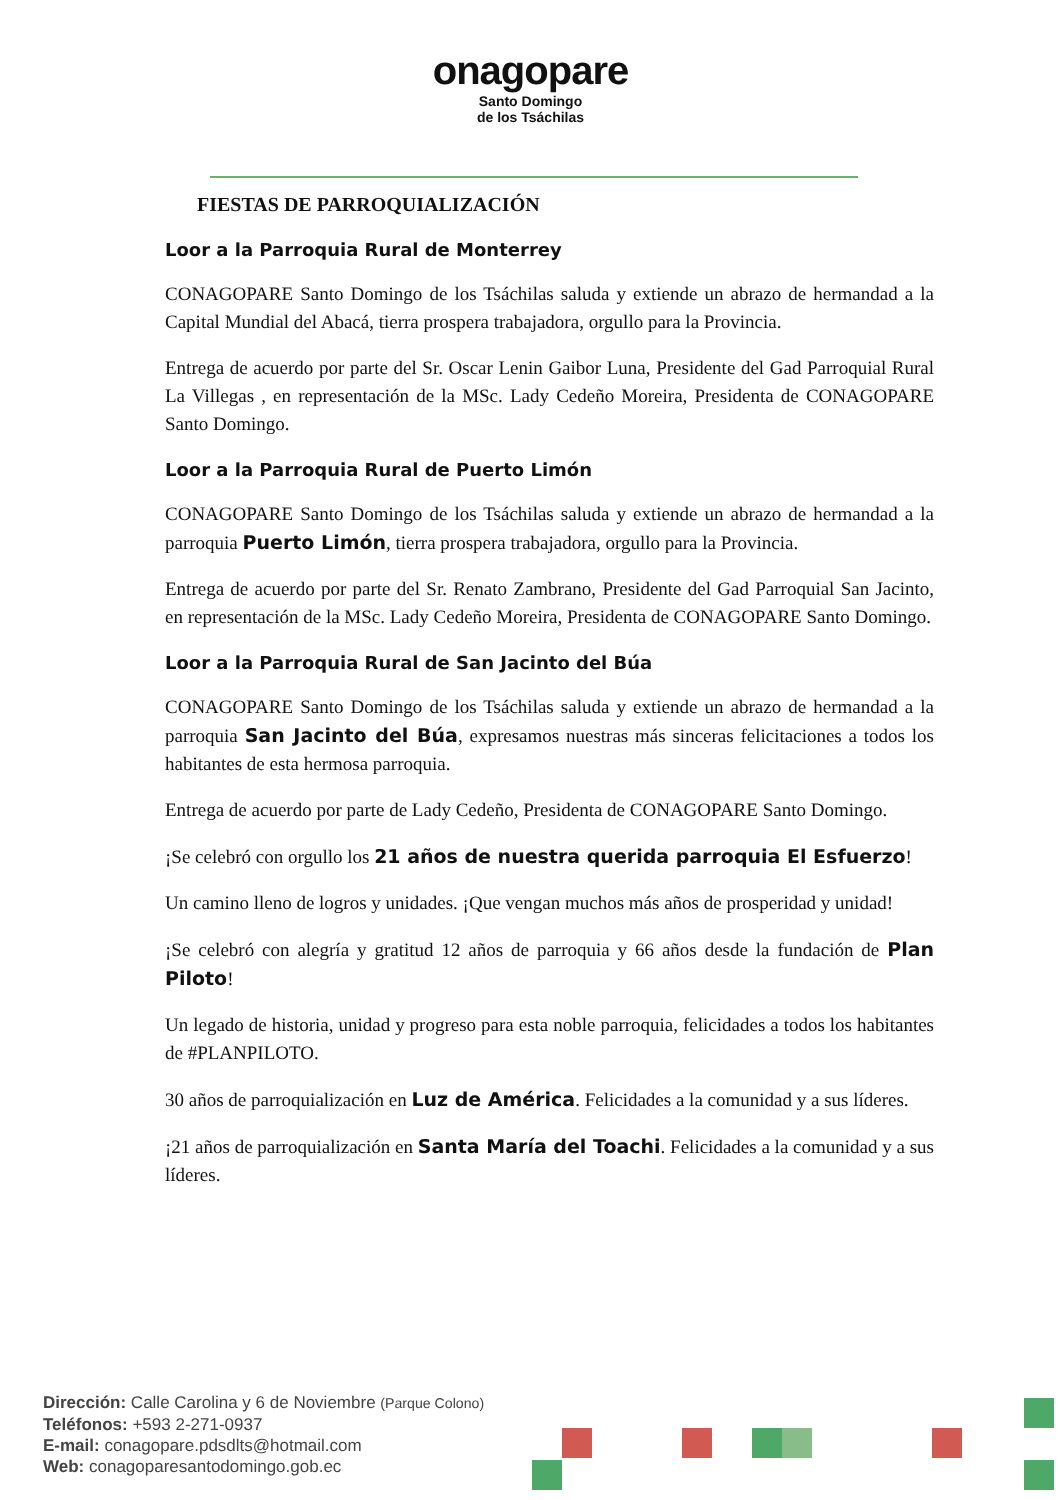onagopare
Santo Domingo
de los Tsáchilas
FIESTAS DE PARROQUIALIZACIÓN
Loor a la Parroquia Rural de Monterrey
CONAGOPARE Santo Domingo de los Tsáchilas saluda y extiende un abrazo de hermandad a la Capital Mundial del Abacá, tierra prospera trabajadora, orgullo para la Provincia.
Entrega de acuerdo por parte del Sr. Oscar Lenin Gaibor Luna, Presidente del Gad Parroquial Rural La Villegas , en representación de la MSc. Lady Cedeño Moreira, Presidenta de CONAGOPARE Santo Domingo.
Loor a la Parroquia Rural de Puerto Limón
CONAGOPARE Santo Domingo de los Tsáchilas saluda y extiende un abrazo de hermandad a la parroquia Puerto Limón, tierra prospera trabajadora, orgullo para la Provincia.
Entrega de acuerdo por parte del Sr. Renato Zambrano, Presidente del Gad Parroquial San Jacinto, en representación de la MSc. Lady Cedeño Moreira, Presidenta de CONAGOPARE Santo Domingo.
Loor a la Parroquia Rural de San Jacinto del Búa
CONAGOPARE Santo Domingo de los Tsáchilas saluda y extiende un abrazo de hermandad a la parroquia San Jacinto del Búa, expresamos nuestras más sinceras felicitaciones a todos los habitantes de esta hermosa parroquia.
Entrega de acuerdo por parte de Lady Cedeño, Presidenta de CONAGOPARE Santo Domingo.
¡Se celebró con orgullo los 21 años de nuestra querida parroquia El Esfuerzo!
Un camino lleno de logros y unidades. ¡Que vengan muchos más años de prosperidad y unidad!
¡Se celebró con alegría y gratitud 12 años de parroquia y 66 años desde la fundación de Plan Piloto!
Un legado de historia, unidad y progreso para esta noble parroquia, felicidades a todos los habitantes de #PLANPILOTO.
30 años de parroquialización en Luz de América. Felicidades a la comunidad y a sus líderes.
¡21 años de parroquialización en Santa María del Toachi. Felicidades a la comunidad y a sus líderes.
Dirección: Calle Carolina y 6 de Noviembre (Parque Colono)
Teléfonos: +593 2-271-0937
E-mail: conagopare.pdsdlts@hotmail.com
Web: conagoparesantodomingo.gob.ec